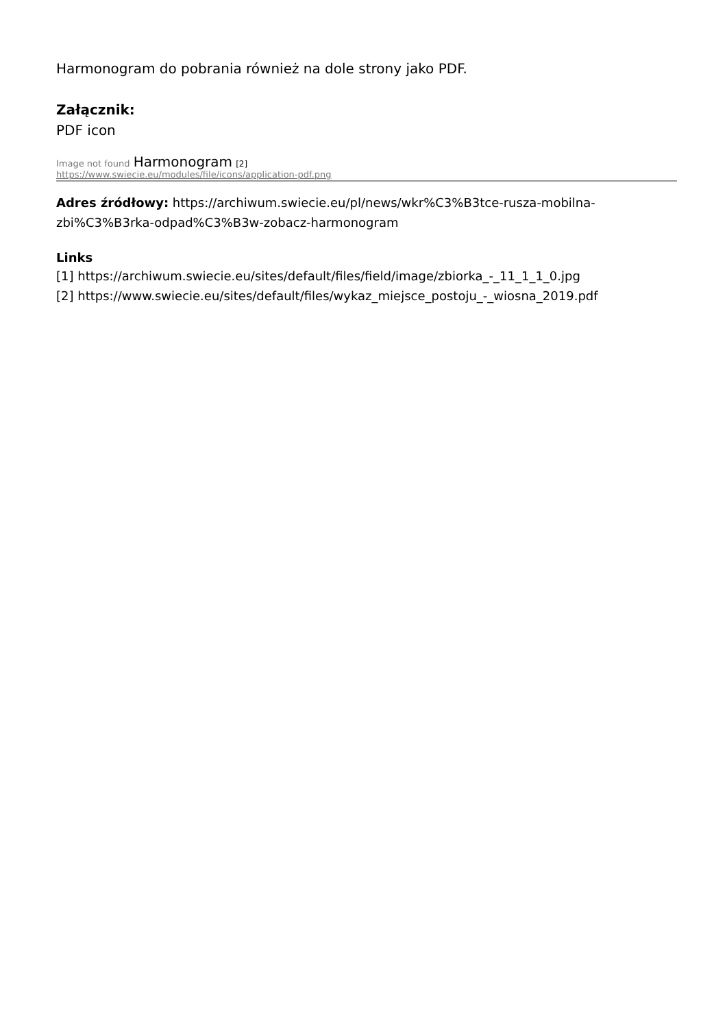Harmonogram do pobrania również na dole strony jako PDF.
Załącznik:
PDF icon
Image not found Harmonogram [2]
https://www.swiecie.eu/modules/file/icons/application-pdf.png
Adres źródłowy: https://archiwum.swiecie.eu/pl/news/wkr%C3%B3tce-rusza-mobilna-zbi%C3%B3rka-odpad%C3%B3w-zobacz-harmonogram
Links
[1] https://archiwum.swiecie.eu/sites/default/files/field/image/zbiorka_-_11_1_1_0.jpg
[2] https://www.swiecie.eu/sites/default/files/wykaz_miejsce_postoju_-_wiosna_2019.pdf